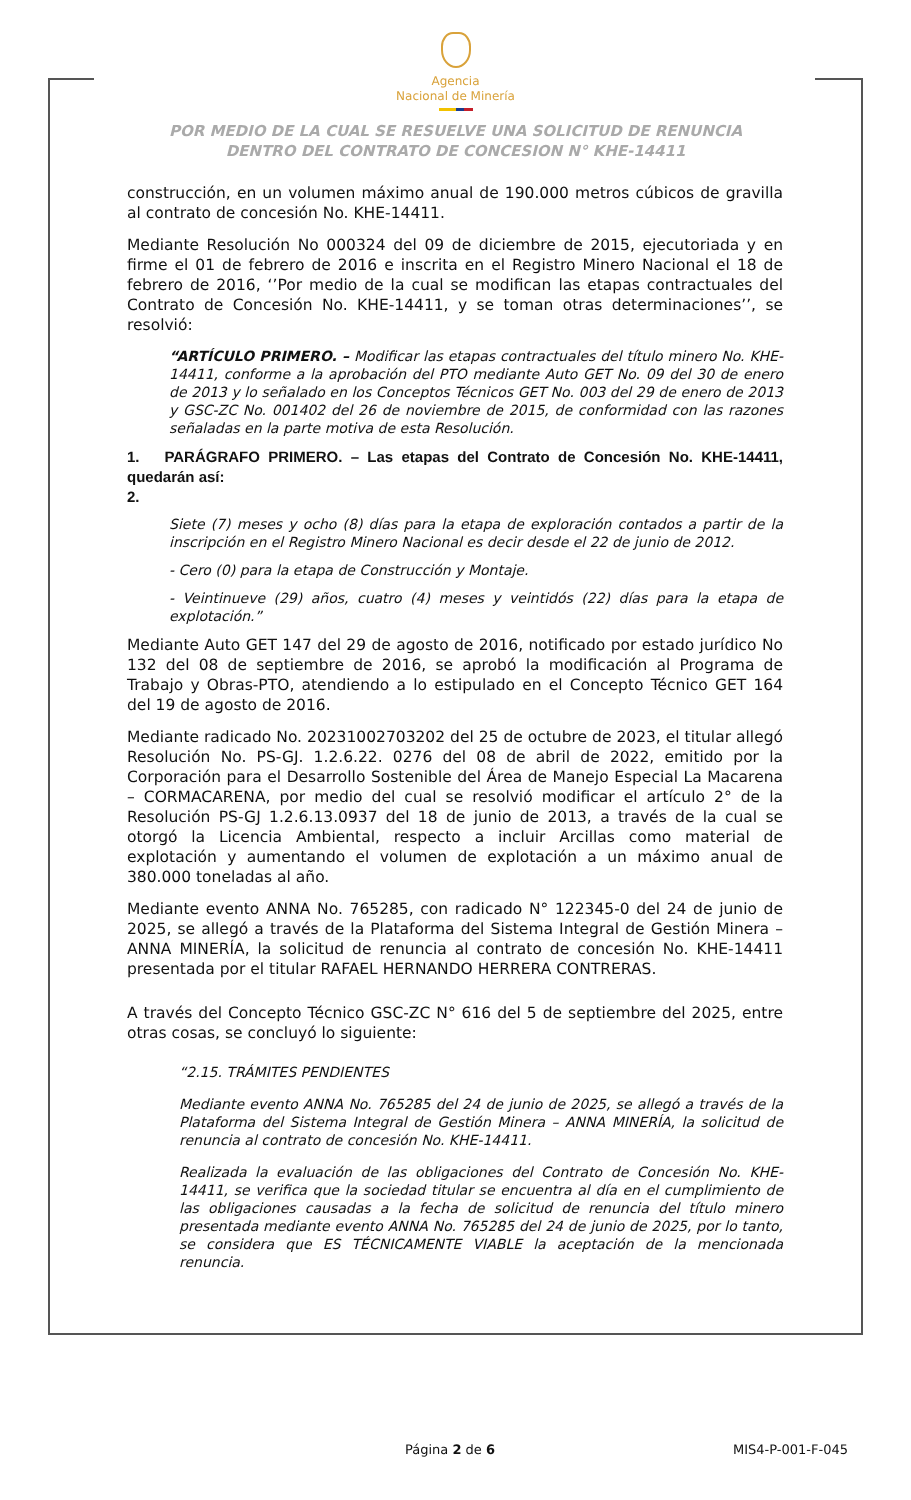Agencia
Nacional de Minería
POR MEDIO DE LA CUAL SE RESUELVE UNA SOLICITUD DE RENUNCIA
DENTRO DEL CONTRATO DE CONCESION N° KHE-14411
construcción, en un volumen máximo anual de 190.000 metros cúbicos de gravilla al contrato de concesión No. KHE-14411.
Mediante Resolución No 000324 del 09 de diciembre de 2015, ejecutoriada y en firme el 01 de febrero de 2016 e inscrita en el Registro Minero Nacional el 18 de febrero de 2016, ‘’Por medio de la cual se modifican las etapas contractuales del Contrato de Concesión No. KHE-14411, y se toman otras determinaciones’’, se resolvió:
“ARTÍCULO PRIMERO. – Modificar las etapas contractuales del título minero No. KHE-14411, conforme a la aprobación del PTO mediante Auto GET No. 09 del 30 de enero de 2013 y lo señalado en los Conceptos Técnicos GET No. 003 del 29 de enero de 2013 y GSC-ZC No. 001402 del 26 de noviembre de 2015, de conformidad con las razones señaladas en la parte motiva de esta Resolución.
1. PARÁGRAFO PRIMERO. – Las etapas del Contrato de Concesión No. KHE-14411, quedarán así:
2.
Siete (7) meses y ocho (8) días para la etapa de exploración contados a partir de la inscripción en el Registro Minero Nacional es decir desde el 22 de junio de 2012.
- Cero (0) para la etapa de Construcción y Montaje.
- Veintinueve (29) años, cuatro (4) meses y veintidós (22) días para la etapa de explotación.”
Mediante Auto GET 147 del 29 de agosto de 2016, notificado por estado jurídico No 132 del 08 de septiembre de 2016, se aprobó la modificación al Programa de Trabajo y Obras-PTO, atendiendo a lo estipulado en el Concepto Técnico GET 164 del 19 de agosto de 2016.
Mediante radicado No. 20231002703202 del 25 de octubre de 2023, el titular allegó Resolución No. PS-GJ. 1.2.6.22. 0276 del 08 de abril de 2022, emitido por la Corporación para el Desarrollo Sostenible del Área de Manejo Especial La Macarena – CORMACARENA, por medio del cual se resolvió modificar el artículo 2° de la Resolución PS-GJ 1.2.6.13.0937 del 18 de junio de 2013, a través de la cual se otorgó la Licencia Ambiental, respecto a incluir Arcillas como material de explotación y aumentando el volumen de explotación a un máximo anual de 380.000 toneladas al año.
Mediante evento ANNA No. 765285, con radicado N° 122345-0 del 24 de junio de 2025, se allegó a través de la Plataforma del Sistema Integral de Gestión Minera – ANNA MINERÍA, la solicitud de renuncia al contrato de concesión No. KHE-14411 presentada por el titular RAFAEL HERNANDO HERRERA CONTRERAS.
A través del Concepto Técnico GSC-ZC N° 616 del 5 de septiembre del 2025, entre otras cosas, se concluyó lo siguiente:
“2.15. TRÁMITES PENDIENTES
Mediante evento ANNA No. 765285 del 24 de junio de 2025, se allegó a través de la Plataforma del Sistema Integral de Gestión Minera – ANNA MINERÍA, la solicitud de renuncia al contrato de concesión No. KHE-14411.
Realizada la evaluación de las obligaciones del Contrato de Concesión No. KHE-14411, se verifica que la sociedad titular se encuentra al día en el cumplimiento de las obligaciones causadas a la fecha de solicitud de renuncia del título minero presentada mediante evento ANNA No. 765285 del 24 de junio de 2025, por lo tanto, se considera que ES TÉCNICAMENTE VIABLE la aceptación de la mencionada renuncia.
Página 2 de 6 MIS4-P-001-F-045